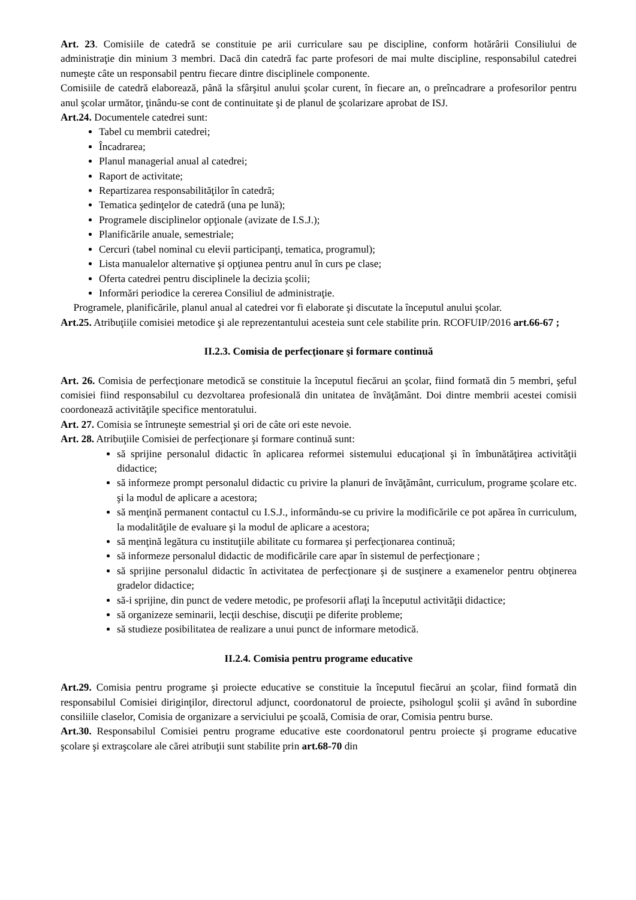Art. 23. Comisiile de catedră se constituie pe arii curriculare sau pe discipline, conform hotărârii Consiliului de administraţie din minium 3 membri. Dacă din catedră fac parte profesori de mai multe discipline, responsabilul catedrei numeşte câte un responsabil pentru fiecare dintre disciplinele componente.
Comisiile de catedră elaborează, până la sfârşitul anului şcolar curent, în fiecare an, o preîncadrare a profesorilor pentru anul şcolar următor, ţinându-se cont de continuitate şi de planul de şcolarizare aprobat de ISJ.
Art.24. Documentele catedrei sunt:
Tabel cu membrii catedrei;
Încadrarea;
Planul managerial anual al catedrei;
Raport de activitate;
Repartizarea responsabilităţilor în catedră;
Tematica şedinţelor de catedră (una pe lună);
Programele disciplinelor opţionale (avizate de I.S.J.);
Planificările anuale, semestriale;
Cercuri (tabel nominal cu elevii participanţi, tematica, programul);
Lista manualelor alternative şi opţiunea pentru anul în curs pe clase;
Oferta catedrei pentru disciplinele la decizia şcolii;
Informări periodice la cererea Consiliul de administraţie.
Programele, planificările, planul anual al catedrei vor fi elaborate şi discutate la începutul anului şcolar.
Art.25. Atribuţiile comisiei metodice şi ale reprezentantului acesteia sunt cele stabilite prin. RCOFUIP/2016 art.66-67 ;
II.2.3. Comisia de perfecţionare şi formare continuă
Art. 26. Comisia de perfecţionare metodică se constituie la începutul fiecărui an şcolar, fiind formată din 5 membri, şeful comisiei fiind responsabilul cu dezvoltarea profesională din unitatea de învăţământ. Doi dintre membrii acestei comisii coordonează activităţile specifice mentoratului.
Art. 27. Comisia se întruneşte semestrial şi ori de câte ori este nevoie.
Art. 28. Atribuţiile Comisiei de perfecţionare şi formare continuă sunt:
să sprijine personalul didactic în aplicarea reformei sistemului educaţional şi în îmbunătăţirea activităţii didactice;
să informeze prompt personalul didactic cu privire la planuri de învăţământ, curriculum, programe şcolare etc. şi la modul de aplicare a acestora;
să menţină permanent contactul cu I.S.J., informându-se cu privire la modificările ce pot apărea în curriculum, la modalităţile de evaluare şi la modul de aplicare a acestora;
să menţină legătura cu instituţiile abilitate cu formarea şi perfecţionarea continuă;
să informeze personalul didactic de modificările care apar în sistemul de perfecţionare ;
să sprijine personalul didactic în activitatea de perfecţionare şi de susţinere a examenelor pentru obţinerea gradelor didactice;
să-i sprijine, din punct de vedere metodic, pe profesorii aflaţi la începutul activităţii didactice;
să organizeze seminarii, lecţii deschise, discuţii pe diferite probleme;
să studieze posibilitatea de realizare a unui punct de informare metodică.
II.2.4. Comisia pentru programe educative
Art.29. Comisia pentru programe şi proiecte educative se constituie la începutul fiecărui an şcolar, fiind formată din responsabilul Comisiei diriginţilor, directorul adjunct, coordonatorul de proiecte, psihologul şcolii şi având în subordine consiliile claselor, Comisia de organizare a serviciului pe şcoală, Comisia de orar, Comisia pentru burse.
Art.30. Responsabilul Comisiei pentru programe educative este coordonatorul pentru proiecte şi programe educative şcolare şi extraşcolare ale cărei atribuţii sunt stabilite prin art.68-70 din